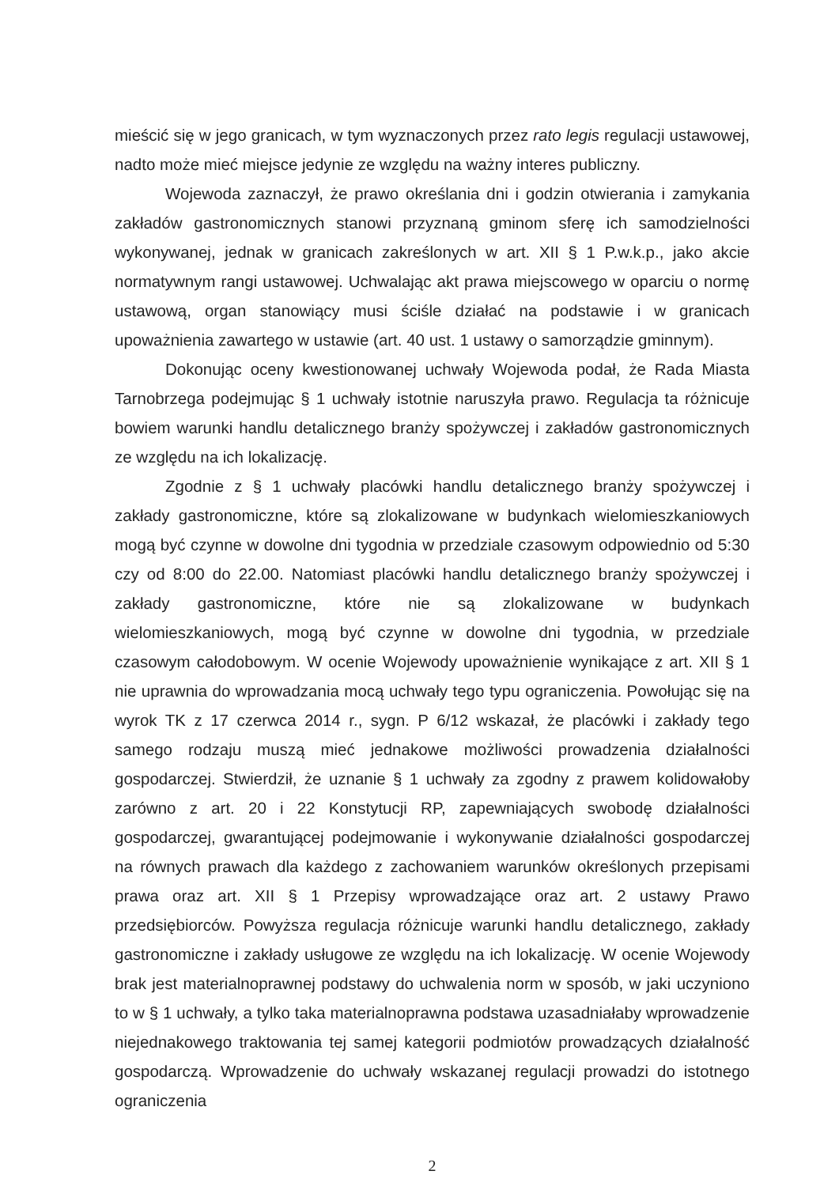mieścić się w jego granicach, w tym wyznaczonych przez rato legis regulacji ustawowej, nadto może mieć miejsce jedynie ze względu na ważny interes publiczny.
Wojewoda zaznaczył, że prawo określania dni i godzin otwierania i zamykania zakładów gastronomicznych stanowi przyznaną gminom sferę ich samodzielności wykonywanej, jednak w granicach zakreślonych w art. XII § 1 P.w.k.p., jako akcie normatywnym rangi ustawowej. Uchwalając akt prawa miejscowego w oparciu o normę ustawową, organ stanowiący musi ściśle działać na podstawie i w granicach upoważnienia zawartego w ustawie (art. 40 ust. 1 ustawy o samorządzie gminnym).
Dokonując oceny kwestionowanej uchwały Wojewoda podał, że Rada Miasta Tarnobrzega podejmując § 1 uchwały istotnie naruszyła prawo. Regulacja ta różnicuje bowiem warunki handlu detalicznego branży spożywczej i zakładów gastronomicznych ze względu na ich lokalizację.
Zgodnie z § 1 uchwały placówki handlu detalicznego branży spożywczej i zakłady gastronomiczne, które są zlokalizowane w budynkach wielomieszkaniowych mogą być czynne w dowolne dni tygodnia w przedziale czasowym odpowiednio od 5:30 czy od 8:00 do 22.00. Natomiast placówki handlu detalicznego branży spożywczej i zakłady gastronomiczne, które nie są zlokalizowane w budynkach wielomieszkaniowych, mogą być czynne w dowolne dni tygodnia, w przedziale czasowym całodobowym. W ocenie Wojewody upoważnienie wynikające z art. XII § 1 nie uprawnia do wprowadzania mocą uchwały tego typu ograniczenia. Powołując się na wyrok TK z 17 czerwca 2014 r., sygn. P 6/12 wskazał, że placówki i zakłady tego samego rodzaju muszą mieć jednakowe możliwości prowadzenia działalności gospodarczej. Stwierdził, że uznanie § 1 uchwały za zgodny z prawem kolidowałoby zarówno z art. 20 i 22 Konstytucji RP, zapewniających swobodę działalności gospodarczej, gwarantującej podejmowanie i wykonywanie działalności gospodarczej na równych prawach dla każdego z zachowaniem warunków określonych przepisami prawa oraz art. XII § 1 Przepisy wprowadzające oraz art. 2 ustawy Prawo przedsiębiorców. Powyższa regulacja różnicuje warunki handlu detalicznego, zakłady gastronomiczne i zakłady usługowe ze względu na ich lokalizację. W ocenie Wojewody brak jest materialnoprawnej podstawy do uchwalenia norm w sposób, w jaki uczyniono to w § 1 uchwały, a tylko taka materialnoprawna podstawa uzasadniałaby wprowadzenie niejednakowego traktowania tej samej kategorii podmiotów prowadzących działalność gospodarczą. Wprowadzenie do uchwały wskazanej regulacji prowadzi do istotnego ograniczenia
2